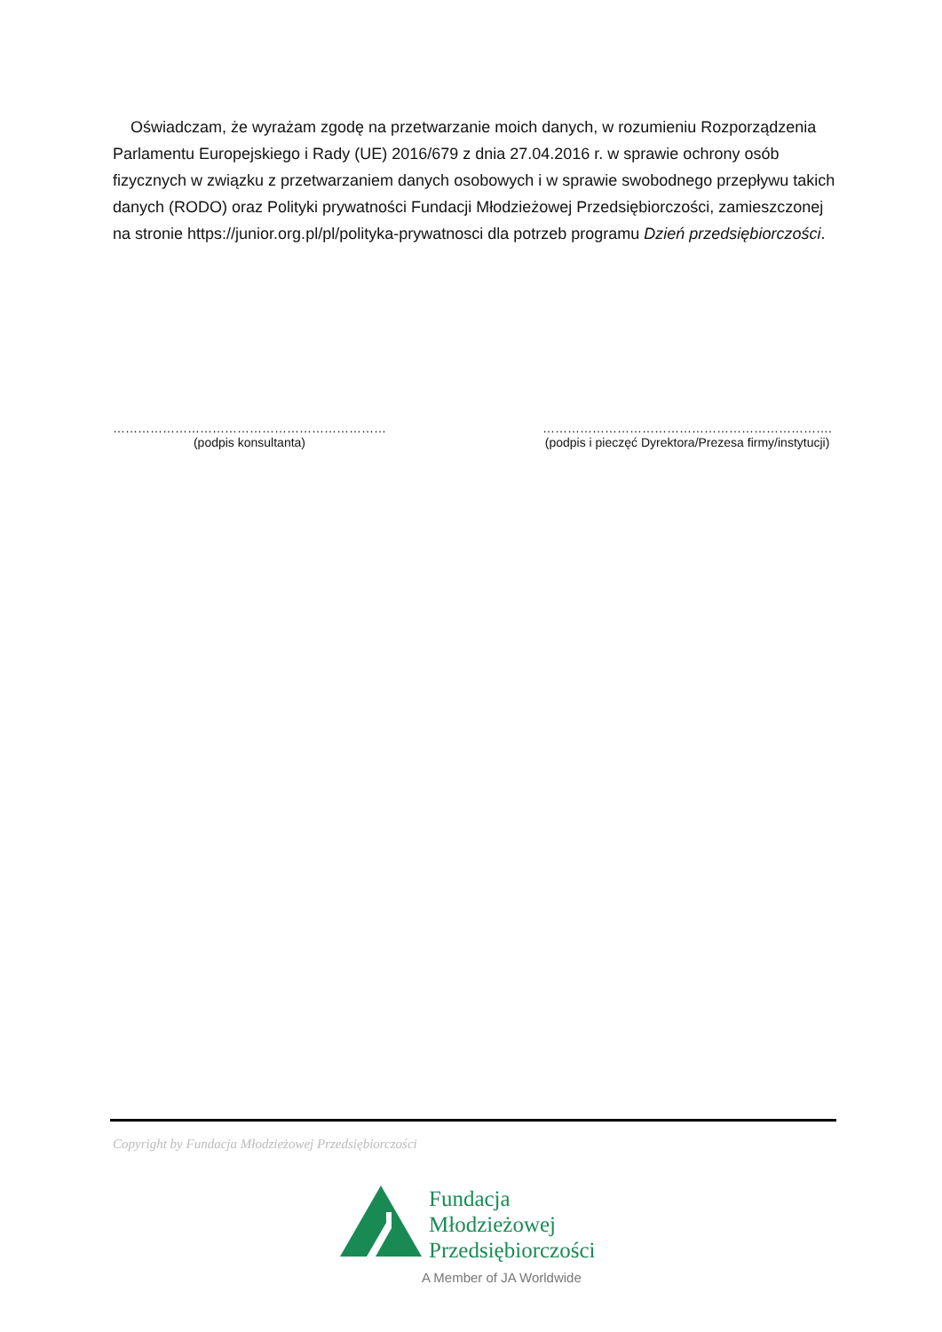Oświadczam, że wyrażam zgodę na przetwarzanie moich danych, w rozumieniu Rozporządzenia Parlamentu Europejskiego i Rady (UE) 2016/679 z dnia 27.04.2016 r. w sprawie ochrony osób fizycznych w związku z przetwarzaniem danych osobowych i w sprawie swobodnego przepływu takich danych (RODO) oraz Polityki prywatności Fundacji Młodzieżowej Przedsiębiorczości, zamieszczonej na stronie https://junior.org.pl/pl/polityka-prywatnosci dla potrzeb programu Dzień przedsiębiorczości.
…………………………………………………………
(podpis konsultanta)
…………………………………………………………….
(podpis i pieczęć Dyrektora/Prezesa firmy/instytucji)
Copyright by Fundacja Młodzieżowej Przedsiębiorczości
Fundacja
Młodzieżowej
Przedsiębiorczości
A Member of JA Worldwide